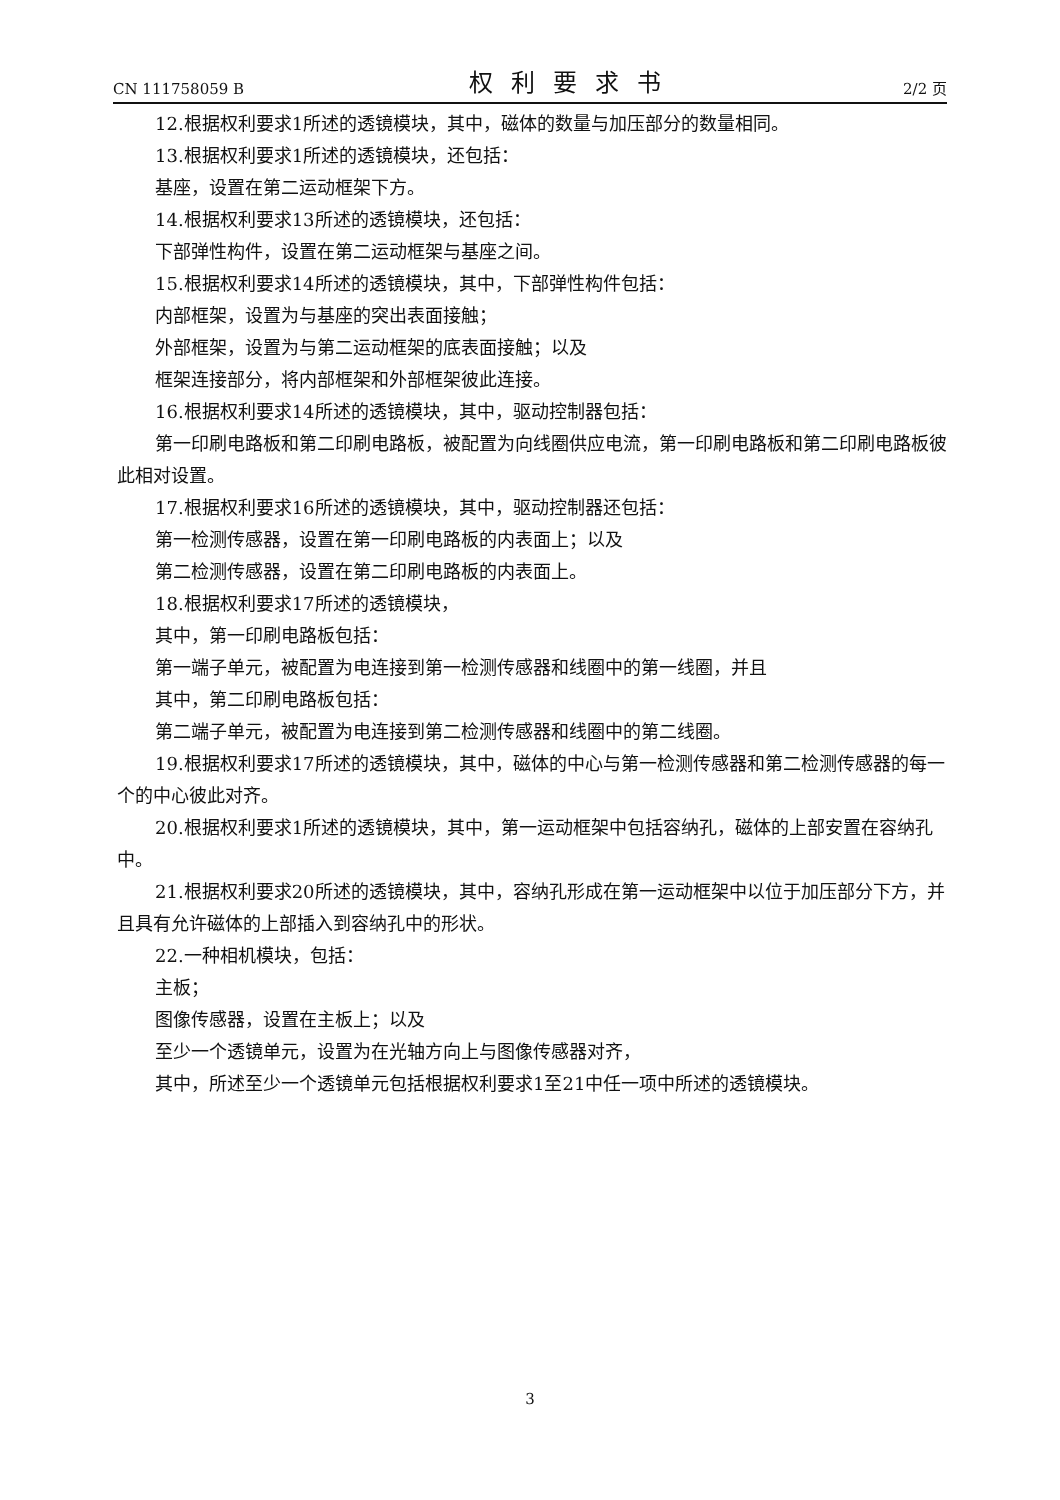CN 111758059 B 权利要求书 2/2 页
12.根据权利要求1所述的透镜模块，其中，磁体的数量与加压部分的数量相同。
13.根据权利要求1所述的透镜模块，还包括：
基座，设置在第二运动框架下方。
14.根据权利要求13所述的透镜模块，还包括：
下部弹性构件，设置在第二运动框架与基座之间。
15.根据权利要求14所述的透镜模块，其中，下部弹性构件包括：
内部框架，设置为与基座的突出表面接触；
外部框架，设置为与第二运动框架的底表面接触；以及
框架连接部分，将内部框架和外部框架彼此连接。
16.根据权利要求14所述的透镜模块，其中，驱动控制器包括：
第一印刷电路板和第二印刷电路板，被配置为向线圈供应电流，第一印刷电路板和第二印刷电路板彼此相对设置。
17.根据权利要求16所述的透镜模块，其中，驱动控制器还包括：
第一检测传感器，设置在第一印刷电路板的内表面上；以及
第二检测传感器，设置在第二印刷电路板的内表面上。
18.根据权利要求17所述的透镜模块，
其中，第一印刷电路板包括：
第一端子单元，被配置为电连接到第一检测传感器和线圈中的第一线圈，并且
其中，第二印刷电路板包括：
第二端子单元，被配置为电连接到第二检测传感器和线圈中的第二线圈。
19.根据权利要求17所述的透镜模块，其中，磁体的中心与第一检测传感器和第二检测传感器的每一个的中心彼此对齐。
20.根据权利要求1所述的透镜模块，其中，第一运动框架中包括容纳孔，磁体的上部安置在容纳孔中。
21.根据权利要求20所述的透镜模块，其中，容纳孔形成在第一运动框架中以位于加压部分下方，并且具有允许磁体的上部插入到容纳孔中的形状。
22.一种相机模块，包括：
主板；
图像传感器，设置在主板上；以及
至少一个透镜单元，设置为在光轴方向上与图像传感器对齐，
其中，所述至少一个透镜单元包括根据权利要求1至21中任一项中所述的透镜模块。
3